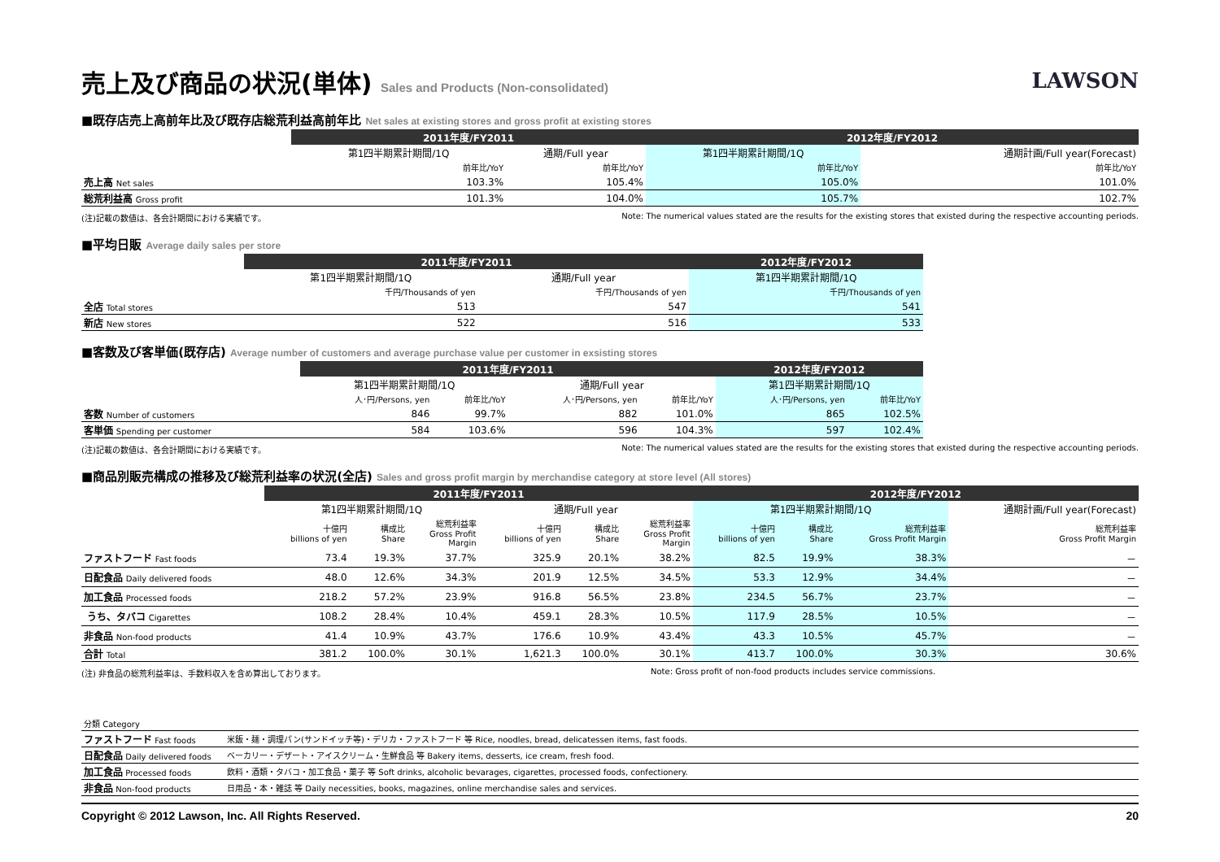売上及び商品の状況(単体) Sales and Products (Non-consolidated)
LAWSON
■既存店売上高前年比及び既存店総荒利益高前年比 Net sales at existing stores and gross profit at existing stores
| | 2011年度/FY2011 | | 2012年度/FY2012 | |
| | 第1四半期累計期間/1Q | 通期/Full year | 第1四半期累計期間/1Q | 通期計画/Full year(Forecast) |
| | 前年比/YoY | 前年比/YoY | 前年比/YoY | 前年比/YoY |
| 売上高 Net sales | 103.3% | 105.4% | 105.0% | 101.0% |
| 総荒利益高 Gross profit | 101.3% | 104.0% | 105.7% | 102.7% |
(注)記載の数値は、各会計期間における実績です。 Note: The numerical values stated are the results for the existing stores that existed during the respective accounting periods.
■平均日販 Average daily sales per store
| | 2011年度/FY2011 | | 2012年度/FY2012 |
| | 第1四半期累計期間/1Q | 通期/Full year | 第1四半期累計期間/1Q |
| | 千円/Thousands of yen | 千円/Thousands of yen | 千円/Thousands of yen |
| 全店 Total stores | 513 | 547 | 541 |
| 新店 New stores | 522 | 516 | 533 |
■客数及び客単価(既存店) Average number of customers and average purchase value per customer in exsisting stores
| | 2011年度/FY2011 | | | | 2012年度/FY2012 | |
| | 第1四半期累計期間/1Q | | 通期/Full year | | 第1四半期累計期間/1Q | |
| | 人･円/Persons, yen | 前年比/YoY | 人･円/Persons, yen | 前年比/YoY | 人･円/Persons, yen | 前年比/YoY |
| 客数 Number of customers | 846 | 99.7% | 882 | 101.0% | 865 | 102.5% |
| 客単価 Spending per customer | 584 | 103.6% | 596 | 104.3% | 597 | 102.4% |
(注)記載の数値は、各会計期間における実績です。 Note: The numerical values stated are the results for the existing stores that existed during the respective accounting periods.
■商品別販売構成の推移及び総荒利益率の状況(全店) Sales and gross profit margin by merchandise category at store level (All stores)
| | 2011年度/FY2011 | | | | | | 2012年度/FY2012 | | | |
| | 第1四半期累計期間/1Q | | | 通期/Full year | | | 第1四半期累計期間/1Q | | | 通期計画/Full year(Forecast) |
| | 十億円 billions of yen | 構成比 Share | 総荒利益率 Gross Profit Margin | 十億円 billions of yen | 構成比 Share | 総荒利益率 Gross Profit Margin | 十億円 billions of yen | 構成比 Share | 総荒利益率 Gross Profit Margin | 総荒利益率 Gross Profit Margin |
| ファストフード Fast foods | 73.4 | 19.3% | 37.7% | 325.9 | 20.1% | 38.2% | 82.5 | 19.9% | 38.3% | － |
| 日配食品 Daily delivered foods | 48.0 | 12.6% | 34.3% | 201.9 | 12.5% | 34.5% | 53.3 | 12.9% | 34.4% | － |
| 加工食品 Processed foods | 218.2 | 57.2% | 23.9% | 916.8 | 56.5% | 23.8% | 234.5 | 56.7% | 23.7% | － |
| うち、タバコ Cigarettes | 108.2 | 28.4% | 10.4% | 459.1 | 28.3% | 10.5% | 117.9 | 28.5% | 10.5% | － |
| 非食品 Non-food products | 41.4 | 10.9% | 43.7% | 176.6 | 10.9% | 43.4% | 43.3 | 10.5% | 45.7% | － |
| 合計 Total | 381.2 | 100.0% | 30.1% | 1,621.3 | 100.0% | 30.1% | 413.7 | 100.0% | 30.3% | 30.6% |
(注) 非食品の総荒利益率は、手数料収入を含め算出しております。 Note: Gross profit of non-food products includes service commissions.
| 分類 Category | |
| ファストフード Fast foods | 米飯・麺・調理パン(サンドイッチ等)・デリカ・ファストフード 等 Rice, noodles, bread, delicatessen items, fast foods. |
| 日配食品 Daily delivered foods | ベーカリー・デザート・アイスクリーム・生鮮食品 等 Bakery items, desserts, ice cream, fresh food. |
| 加工食品 Processed foods | 飲料・酒類・タバコ・加工食品・菓子 等 Soft drinks, alcoholic bevarages, cigarettes, processed foods, confectionery. |
| 非食品 Non-food products | 日用品・本・雑誌 等 Daily necessities, books, magazines, online merchandise sales and services. |
Copyright © 2012 Lawson, Inc. All Rights Reserved. 20